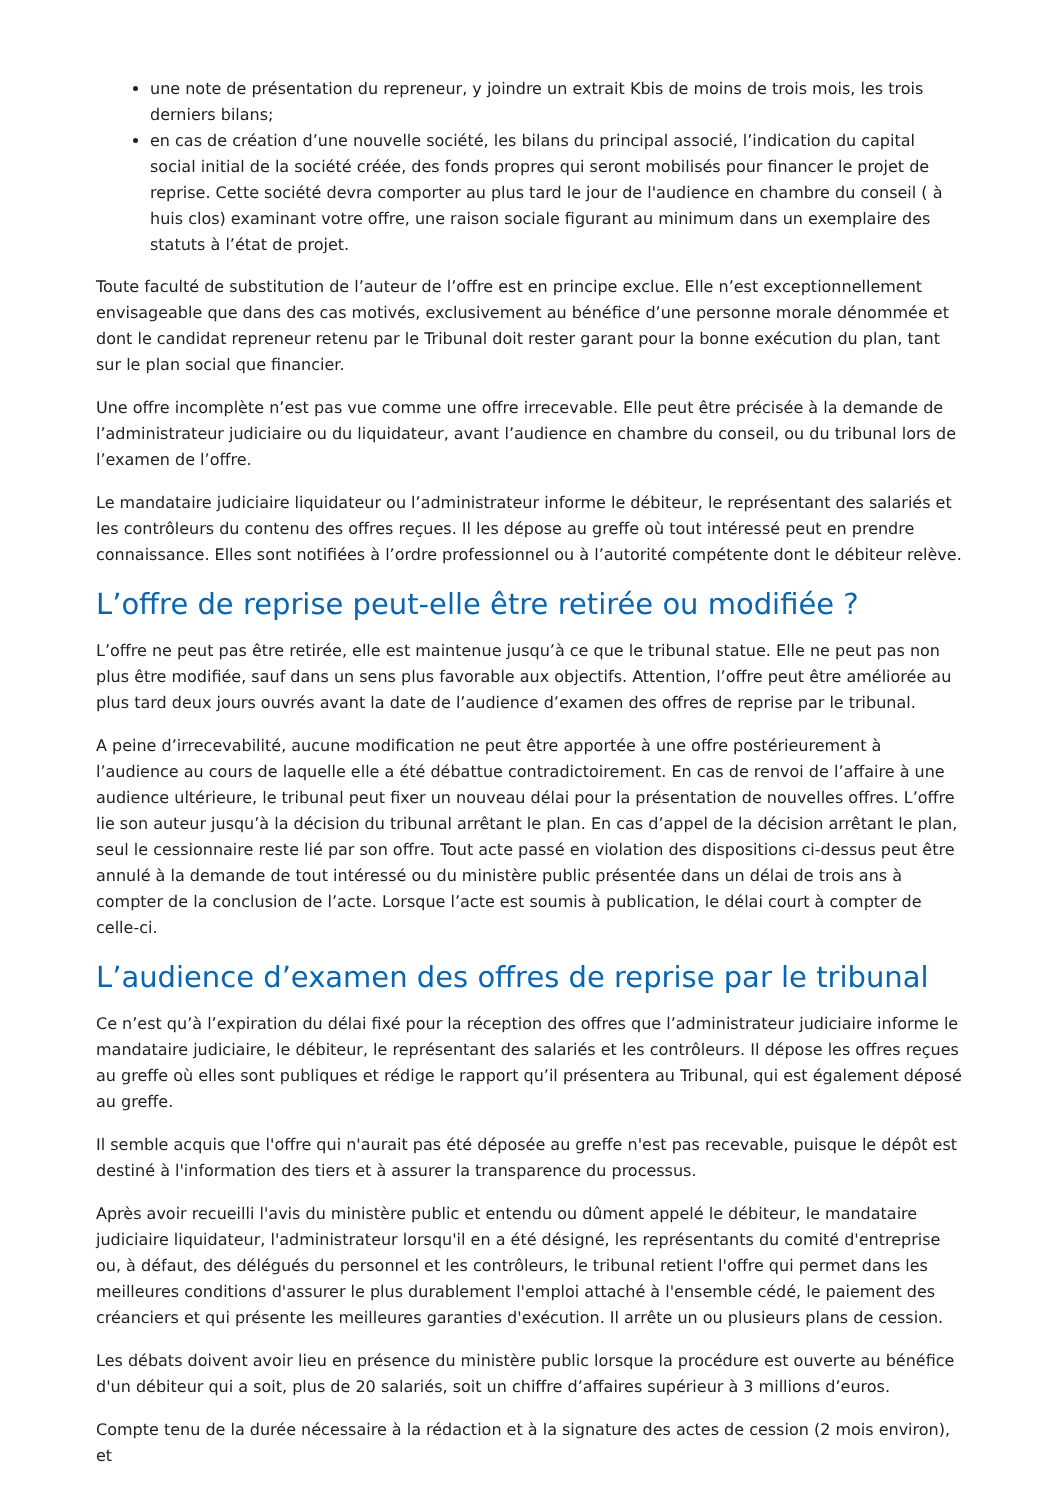une note de présentation du repreneur, y joindre un extrait Kbis de moins de trois mois, les trois derniers bilans;
en cas de création d’une nouvelle société, les bilans du principal associé, l’indication du capital social initial de la société créée, des fonds propres qui seront mobilisés pour financer le projet de reprise. Cette société devra comporter au plus tard le jour de l'audience en chambre du conseil ( à huis clos) examinant votre offre, une raison sociale figurant au minimum dans un exemplaire des statuts à l’état de projet.
Toute faculté de substitution de l’auteur de l’offre est en principe exclue. Elle n’est exceptionnellement envisageable que dans des cas motivés, exclusivement au bénéfice d’une personne morale dénommée et dont le candidat repreneur retenu par le Tribunal doit rester garant pour la bonne exécution du plan, tant sur le plan social que financier.
Une offre incomplète n’est pas vue comme une offre irrecevable. Elle peut être précisée à la demande de l’administrateur judiciaire ou du liquidateur, avant l’audience en chambre du conseil, ou du tribunal lors de l’examen de l’offre.
Le mandataire judiciaire liquidateur ou l’administrateur informe le débiteur, le représentant des salariés et les contrôleurs du contenu des offres reçues. Il les dépose au greffe où tout intéressé peut en prendre connaissance. Elles sont notifiées à l’ordre professionnel ou à l’autorité compétente dont le débiteur relève.
L’offre de reprise peut-elle être retirée ou modifiée ?
L’offre ne peut pas être retirée, elle est maintenue jusqu’à ce que le tribunal statue. Elle ne peut pas non plus être modifiée, sauf dans un sens plus favorable aux objectifs. Attention, l’offre peut être améliorée au plus tard deux jours ouvrés avant la date de l’audience d’examen des offres de reprise par le tribunal.
A peine d’irrecevabilité, aucune modification ne peut être apportée à une offre postérieurement à l’audience au cours de laquelle elle a été débattue contradictoirement. En cas de renvoi de l’affaire à une audience ultérieure, le tribunal peut fixer un nouveau délai pour la présentation de nouvelles offres. L’offre lie son auteur jusqu’à la décision du tribunal arrêtant le plan. En cas d’appel de la décision arrêtant le plan, seul le cessionnaire reste lié par son offre. Tout acte passé en violation des dispositions ci-dessus peut être annulé à la demande de tout intéressé ou du ministère public présentée dans un délai de trois ans à compter de la conclusion de l’acte. Lorsque l’acte est soumis à publication, le délai court à compter de celle-ci.
L’audience d’examen des offres de reprise par le tribunal
Ce n’est qu’à l’expiration du délai fixé pour la réception des offres que l’administrateur judiciaire informe le mandataire judiciaire, le débiteur, le représentant des salariés et les contrôleurs. Il dépose les offres reçues au greffe où elles sont publiques et rédige le rapport qu’il présentera au Tribunal, qui est également déposé au greffe.
Il semble acquis que l'offre qui n'aurait pas été déposée au greffe n'est pas recevable, puisque le dépôt est destiné à l'information des tiers et à assurer la transparence du processus.
Après avoir recueilli l'avis du ministère public et entendu ou dûment appelé le débiteur, le mandataire judiciaire liquidateur, l'administrateur lorsqu'il en a été désigné, les représentants du comité d'entreprise ou, à défaut, des délégués du personnel et les contrôleurs, le tribunal retient l'offre qui permet dans les meilleures conditions d'assurer le plus durablement l'emploi attaché à l'ensemble cédé, le paiement des créanciers et qui présente les meilleures garanties d'exécution. Il arrête un ou plusieurs plans de cession.
Les débats doivent avoir lieu en présence du ministère public lorsque la procédure est ouverte au bénéfice d'un débiteur qui a soit, plus de 20 salariés, soit un chiffre d’affaires supérieur à 3 millions d’euros.
Compte tenu de la durée nécessaire à la rédaction et à la signature des actes de cession (2 mois environ), et